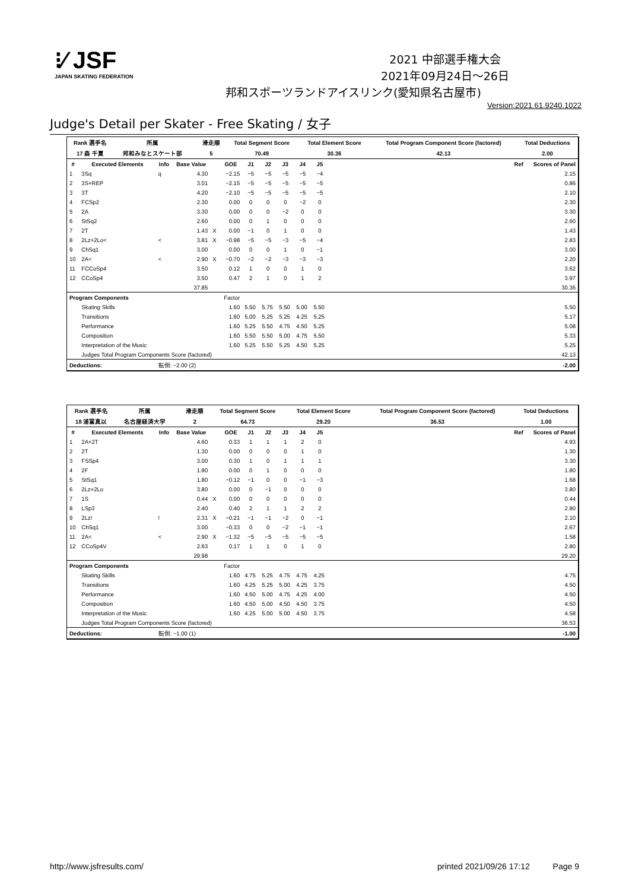⁝⁄ JSF
JAPAN SKATING FEDERATION
2021 中部選手権大会
2021年09月24日～26日
邦和スポーツランドアイスリンク(愛知県名古屋市)
Version:2021.61.9240.1022
Judge's Detail per Skater - Free Skating / 女子
| Rank 選手名 | 所属 | | 滑走順 | Total Segment Score | Total Element Score | Total Program Component Score (factored) | Total Deductions |
| --- | --- | --- | --- | --- | --- | --- | --- |
| 17 森 千夏 | 邦和みなとスケート部 | | 5 | 70.49 | 30.36 | 42.13 | 2.00 |
| # | Executed Elements | Info | Base Value | | GOE | J1 | J2 | J3 | J4 | J5 | | Ref | Scores of Panel |
| --- | --- | --- | --- | --- | --- | --- | --- | --- | --- | --- | --- | --- | --- |
| 1 | 3Sq | q | 4.30 | | −2.15 | −5 | −5 | −5 | −5 | −4 | | | 2.15 |
| 2 | 3S+REP | | 3.01 | | −2.15 | −5 | −5 | −5 | −5 | −5 | | | 0.86 |
| 3 | 3T | | 4.20 | | −2.10 | −5 | −5 | −5 | −5 | −5 | | | 2.10 |
| 4 | FCSp2 | | 2.30 | | 0.00 | 0 | 0 | 0 | −2 | 0 | | | 2.30 |
| 5 | 2A | | 3.30 | | 0.00 | 0 | 0 | −2 | 0 | 0 | | | 3.30 |
| 6 | StSq2 | | 2.60 | | 0.00 | 0 | 1 | 0 | 0 | 0 | | | 2.60 |
| 7 | 2T | | 1.43 | X | 0.00 | −1 | 0 | 1 | 0 | 0 | | | 1.43 |
| 8 | 2Lz+2Lo< | < | 3.81 | X | −0.98 | −5 | −5 | −3 | −5 | −4 | | | 2.83 |
| 9 | ChSq1 | | 3.00 | | 0.00 | 0 | 0 | 1 | 0 | −1 | | | 3.00 |
| 10 | 2A< | < | 2.90 | X | −0.70 | −2 | −2 | −3 | −3 | −3 | | | 2.20 |
| 11 | FCCoSp4 | | 3.50 | | 0.12 | 1 | 0 | 0 | 1 | 0 | | | 3.62 |
| 12 | CCoSp4 | | 3.50 | | 0.47 | 2 | 1 | 0 | 1 | 2 | | | 3.97 |
| | | | 37.85 | | | | | | | | | | 30.36 |
| Program Components | | | | | Factor | | | | | | | | |
| | Skating Skills | | | | 1.60 | 5.50 | 5.75 | 5.50 | 5.00 | 5.50 | | | 5.50 |
| | Transitions | | | | 1.60 | 5.00 | 5.25 | 5.25 | 4.25 | 5.25 | | | 5.17 |
| | Performance | | | | 1.60 | 5.25 | 5.50 | 4.75 | 4.50 | 5.25 | | | 5.08 |
| | Composition | | | | 1.60 | 5.50 | 5.50 | 5.00 | 4.75 | 5.50 | | | 5.33 |
| | Interpretation of the Music | | | | 1.60 | 5.25 | 5.50 | 5.25 | 4.50 | 5.25 | | | 5.25 |
| | Judges Total Program Components Score (factored) | | | | | | | | | | | | 42.13 |
| Deductions: | | 転倒: −2.00 (2) | | | | | | | | | | | -2.00 |
| Rank 選手名 | 所属 | | 滑走順 | Total Segment Score | Total Element Score | Total Program Component Score (factored) | Total Deductions |
| --- | --- | --- | --- | --- | --- | --- | --- |
| 18 浦冨真以 | 名古屋経済大学 | | 2 | 64.73 | 29.20 | 36.53 | 1.00 |
| # | Executed Elements | Info | Base Value | | GOE | J1 | J2 | J3 | J4 | J5 | | Ref | Scores of Panel |
| --- | --- | --- | --- | --- | --- | --- | --- | --- | --- | --- | --- | --- | --- |
| 1 | 2A+2T | | 4.60 | | 0.33 | 1 | 1 | 1 | 2 | 0 | | | 4.93 |
| 2 | 2T | | 1.30 | | 0.00 | 0 | 0 | 0 | 1 | 0 | | | 1.30 |
| 3 | FSSp4 | | 3.00 | | 0.30 | 1 | 0 | 1 | 1 | 1 | | | 3.30 |
| 4 | 2F | | 1.80 | | 0.00 | 0 | 1 | 0 | 0 | 0 | | | 1.80 |
| 5 | StSq1 | | 1.80 | | −0.12 | −1 | 0 | 0 | −1 | −3 | | | 1.68 |
| 6 | 2Lz+2Lo | | 3.80 | | 0.00 | 0 | −1 | 0 | 0 | 0 | | | 3.80 |
| 7 | 1S | | 0.44 | X | 0.00 | 0 | 0 | 0 | 0 | 0 | | | 0.44 |
| 8 | LSp3 | | 2.40 | | 0.40 | 2 | 1 | 1 | 2 | 2 | | | 2.80 |
| 9 | 2Lz! | ! | 2.31 | X | −0.21 | −1 | −1 | −2 | 0 | −1 | | | 2.10 |
| 10 | ChSq1 | | 3.00 | | −0.33 | 0 | 0 | −2 | −1 | −1 | | | 2.67 |
| 11 | 2A< | < | 2.90 | X | −1.32 | −5 | −5 | −5 | −5 | −5 | | | 1.58 |
| 12 | CCoSp4V | | 2.63 | | 0.17 | 1 | 1 | 0 | 1 | 0 | | | 2.80 |
| | | | 29.98 | | | | | | | | | | 29.20 |
| Program Components | | | | | Factor | | | | | | | | |
| | Skating Skills | | | | 1.60 | 4.75 | 5.25 | 4.75 | 4.75 | 4.25 | | | 4.75 |
| | Transitions | | | | 1.60 | 4.25 | 5.25 | 5.00 | 4.25 | 3.75 | | | 4.50 |
| | Performance | | | | 1.60 | 4.50 | 5.00 | 4.75 | 4.25 | 4.00 | | | 4.50 |
| | Composition | | | | 1.60 | 4.50 | 5.00 | 4.50 | 4.50 | 3.75 | | | 4.50 |
| | Interpretation of the Music | | | | 1.60 | 4.25 | 5.00 | 5.00 | 4.50 | 3.75 | | | 4.58 |
| | Judges Total Program Components Score (factored) | | | | | | | | | | | | 36.53 |
| Deductions: | | 転倒: −1.00 (1) | | | | | | | | | | | -1.00 |
http://www.jsfresults.com/ printed 2021/09/26 17:12 Page 9